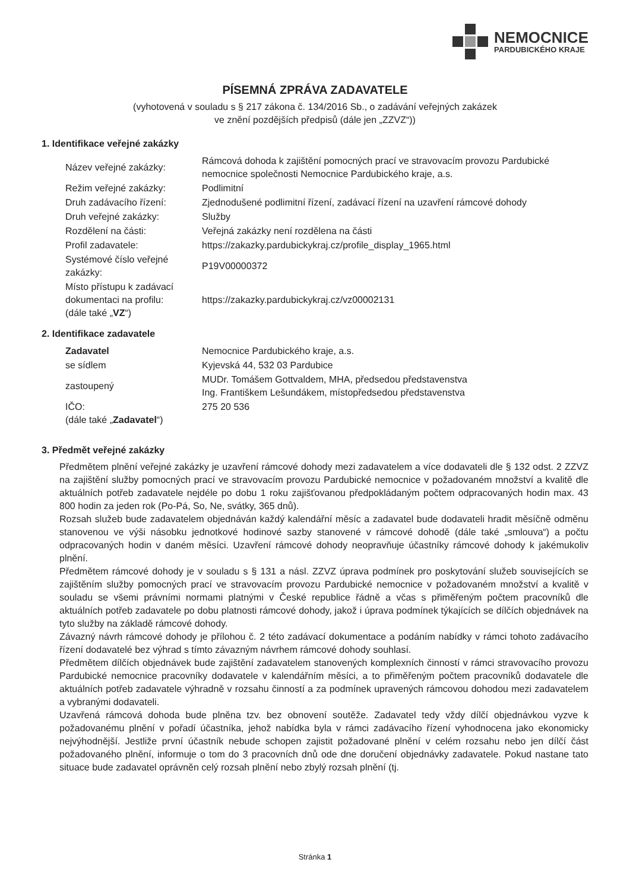NEMOCNICE
PARDUBICKÉHO KRAJE
PÍSEMNÁ ZPRÁVA ZADAVATELE
(vyhotovená v souladu s § 217 zákona č. 134/2016 Sb., o zadávání veřejných zakázek
ve znění pozdějších předpisů (dále jen „ZZVZ“))
1. Identifikace veřejné zakázky
| Název veřejné zakázky: | Rámcová dohoda k zajištění pomocných prací ve stravovacím provozu Pardubické nemocnice společnosti Nemocnice Pardubického kraje, a.s. |
| Režim veřejné zakázky: | Podlimitní |
| Druh zadávacího řízení: | Zjednodušené podlimitní řízení, zadávací řízení na uzavření rámcové dohody |
| Druh veřejné zakázky: | Služby |
| Rozdělení na části: | Veřejná zakázky není rozdělena na části |
| Profil zadavatele: | https://zakazky.pardubickykraj.cz/profile_display_1965.html |
| Systémové číslo veřejné zakázky: | P19V00000372 |
| Místo přístupu k zadávací dokumentaci na profilu: (dále také „ VZ “) | https://zakazky.pardubickykraj.cz/vz00002131 |
2. Identifikace zadavatele
| Zadavatel | Nemocnice Pardubického kraje, a.s. |
| se sídlem | Kyjevská 44, 532 03 Pardubice |
| zastoupený | MUDr. Tomášem Gottvaldem, MHA, předsedou představenstva Ing. Františkem Lešundákem, místopředsedou představenstva |
| IČO: (dále také „ Zadavatel “) | 275 20 536 |
3. Předmět veřejné zakázky
Předmětem plnění veřejné zakázky je uzavření rámcové dohody mezi zadavatelem a více dodavateli dle § 132 odst. 2 ZZVZ na zajištění služby pomocných prací ve stravovacím provozu Pardubické nemocnice v požadovaném množství a kvalitě dle aktuálních potřeb zadavatele nejdéle po dobu 1 roku zajišťovanou předpokládaným počtem odpracovaných hodin max. 43 800 hodin za jeden rok (Po-Pá, So, Ne, svátky, 365 dnů).
Rozsah služeb bude zadavatelem objednáván každý kalendářní měsíc a zadavatel bude dodavateli hradit měsíčně odměnu stanovenou ve výši násobku jednotkové hodinové sazby stanovené v rámcové dohodě (dále také „smlouva“) a počtu odpracovaných hodin v daném měsíci. Uzavření rámcové dohody neopravňuje účastníky rámcové dohody k jakémukoliv plnění.
Předmětem rámcové dohody je v souladu s § 131 a násl. ZZVZ úprava podmínek pro poskytování služeb souvisejících se zajištěním služby pomocných prací ve stravovacím provozu Pardubické nemocnice v požadovaném množství a kvalitě v souladu se všemi právními normami platnými v České republice řádně a včas s přiměřeným počtem pracovníků dle aktuálních potřeb zadavatele po dobu platnosti rámcové dohody, jakož i úprava podmínek týkajících se dílčích objednávek na tyto služby na základě rámcové dohody.
Závazný návrh rámcové dohody je přílohou č. 2 této zadávací dokumentace a podáním nabídky v rámci tohoto zadávacího řízení dodavatelé bez výhrad s tímto závazným návrhem rámcové dohody souhlasí.
Předmětem dílčích objednávek bude zajištění zadavatelem stanovených komplexních činností v rámci stravovacího provozu Pardubické nemocnice pracovníky dodavatele v kalendářním měsíci, a to přiměřeným počtem pracovníků dodavatele dle aktuálních potřeb zadavatele výhradně v rozsahu činností a za podmínek upravených rámcovou dohodou mezi zadavatelem a vybranými dodavateli.
Uzavřená rámcová dohoda bude plněna tzv. bez obnovení soutěže. Zadavatel tedy vždy dílčí objednávkou vyzve k požadovanému plnění v pořadí účastníka, jehož nabídka byla v rámci zadávacího řízení vyhodnocena jako ekonomicky nejvýhodnější. Jestliže první účastník nebude schopen zajistit požadované plnění v celém rozsahu nebo jen dílčí část požadovaného plnění, informuje o tom do 3 pracovních dnů ode dne doručení objednávky zadavatele. Pokud nastane tato situace bude zadavatel oprávněn celý rozsah plnění nebo zbylý rozsah plnění (tj.
Stránka 1